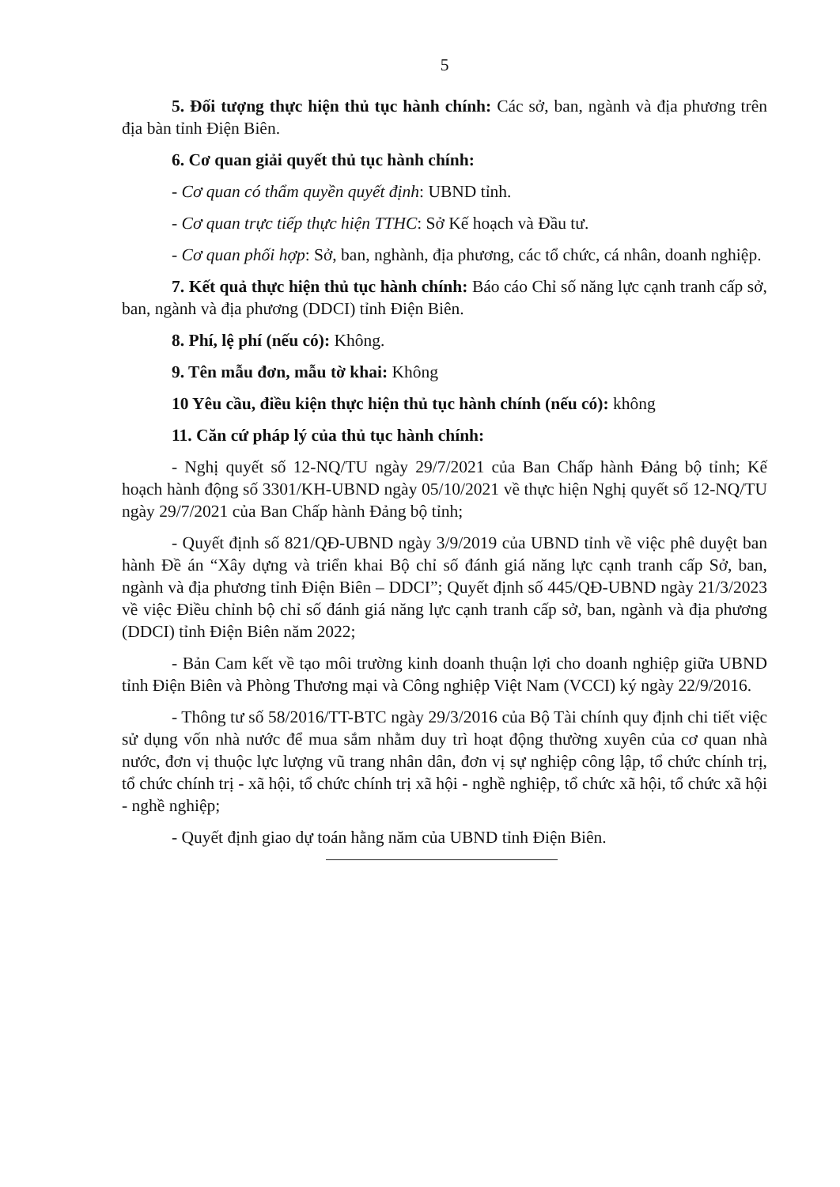5
5. Đối tượng thực hiện thủ tục hành chính: Các sở, ban, ngành và địa phương trên địa bàn tỉnh Điện Biên.
6. Cơ quan giải quyết thủ tục hành chính:
- Cơ quan có thẩm quyền quyết định: UBND tỉnh.
- Cơ quan trực tiếp thực hiện TTHC: Sở Kế hoạch và Đầu tư.
- Cơ quan phối hợp: Sở, ban, nghành, địa phương, các tổ chức, cá nhân, doanh nghiệp.
7. Kết quả thực hiện thủ tục hành chính: Báo cáo Chỉ số năng lực cạnh tranh cấp sở, ban, ngành và địa phương (DDCI) tỉnh Điện Biên.
8. Phí, lệ phí (nếu có): Không.
9. Tên mẫu đơn, mẫu tờ khai: Không
10 Yêu cầu, điều kiện thực hiện thủ tục hành chính (nếu có): không
11. Căn cứ pháp lý của thủ tục hành chính:
- Nghị quyết số 12-NQ/TU ngày 29/7/2021 của Ban Chấp hành Đảng bộ tỉnh; Kế hoạch hành động số 3301/KH-UBND ngày 05/10/2021 về thực hiện Nghị quyết số 12-NQ/TU ngày 29/7/2021 của Ban Chấp hành Đảng bộ tỉnh;
- Quyết định số 821/QĐ-UBND ngày 3/9/2019 của UBND tỉnh về việc phê duyệt ban hành Đề án “Xây dựng và triển khai Bộ chỉ số đánh giá năng lực cạnh tranh cấp Sở, ban, ngành và địa phương tỉnh Điện Biên – DDCI”; Quyết định số 445/QĐ-UBND ngày 21/3/2023 về việc Điều chỉnh bộ chỉ số đánh giá năng lực cạnh tranh cấp sở, ban, ngành và địa phương (DDCI) tỉnh Điện Biên năm 2022;
- Bản Cam kết về tạo môi trường kinh doanh thuận lợi cho doanh nghiệp giữa UBND tỉnh Điện Biên và Phòng Thương mại và Công nghiệp Việt Nam (VCCI) ký ngày 22/9/2016.
- Thông tư số 58/2016/TT-BTC ngày 29/3/2016 của Bộ Tài chính quy định chi tiết việc sử dụng vốn nhà nước để mua sắm nhằm duy trì hoạt động thường xuyên của cơ quan nhà nước, đơn vị thuộc lực lượng vũ trang nhân dân, đơn vị sự nghiệp công lập, tổ chức chính trị, tổ chức chính trị - xã hội, tổ chức chính trị xã hội - nghề nghiệp, tổ chức xã hội, tổ chức xã hội - nghề nghiệp;
- Quyết định giao dự toán hằng năm của UBND tỉnh Điện Biên.